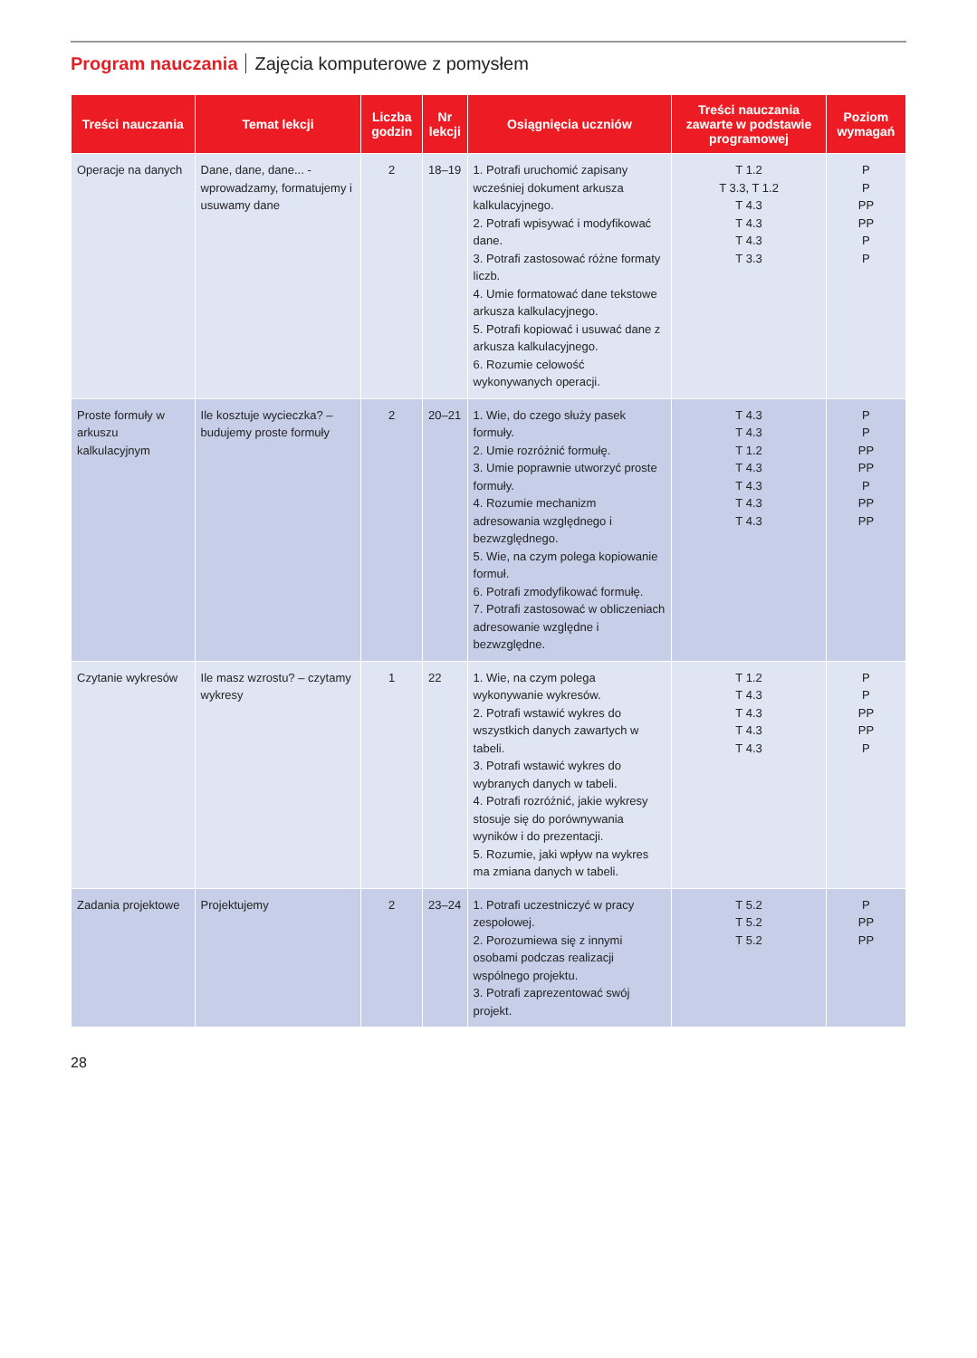Program nauczania Zajęcia komputerowe z pomysłem
| Treści nauczania | Temat lekcji | Liczba godzin | Nr lekcji | Osiągnięcia uczniów | Treści nauczania zawarte w podstawie programowej | Poziom wymagań |
| --- | --- | --- | --- | --- | --- | --- |
| Operacje na danych | Dane, dane, dane... - wprowadzamy, formatujemy i usuwamy dane | 2 | 18–19 | 1. Potrafi uruchomić zapisany wcześniej dokument arkusza kalkulacyjnego. 2. Potrafi wpisywać i modyfikować dane. 3. Potrafi zastosować różne formaty liczb. 4. Umie formatować dane tekstowe arkusza kalkulacyjnego. 5. Potrafi kopiować i usuwać dane z arkusza kalkulacyjnego. 6. Rozumie celowość wykonywanych operacji. | T 1.2 T 3.3, T 1.2 T 4.3 T 4.3 T 4.3 T 3.3 | P P PP PP P P |
| Proste formuły w arkuszu kalkulacyjnym | Ile kosztuje wycieczka? – budujemy proste formuły | 2 | 20–21 | 1. Wie, do czego służy pasek formuły. 2. Umie rozróżnić formułę. 3. Umie poprawnie utworzyć proste formuły. 4. Rozumie mechanizm adresowania względnego i bezwzględnego. 5. Wie, na czym polega kopiowanie formuł. 6. Potrafi zmodyfikować formułę. 7. Potrafi zastosować w obliczeniach adresowanie względne i bezwzględne. | T 4.3 T 4.3 T 1.2 T 4.3 T 4.3 T 4.3 T 4.3 | P P PP PP P PP PP |
| Czytanie wykresów | Ile masz wzrostu? – czytamy wykresy | 1 | 22 | 1. Wie, na czym polega wykonywanie wykresów. 2. Potrafi wstawić wykres do wszystkich danych zawartych w tabeli. 3. Potrafi wstawić wykres do wybranych danych w tabeli. 4. Potrafi rozróżnić, jakie wykresy stosuje się do porównywania wyników i do prezentacji. 5. Rozumie, jaki wpływ na wykres ma zmiana danych w tabeli. | T 1.2 T 4.3 T 4.3 T 4.3 T 4.3 | P P PP PP P |
| Zadania projektowe | Projektujemy | 2 | 23–24 | 1. Potrafi uczestniczyć w pracy zespołowej. 2. Porozumiewa się z innymi osobami podczas realizacji wspólnego projektu. 3. Potrafi zaprezentować swój projekt. | T 5.2 T 5.2 T 5.2 | P PP PP |
28